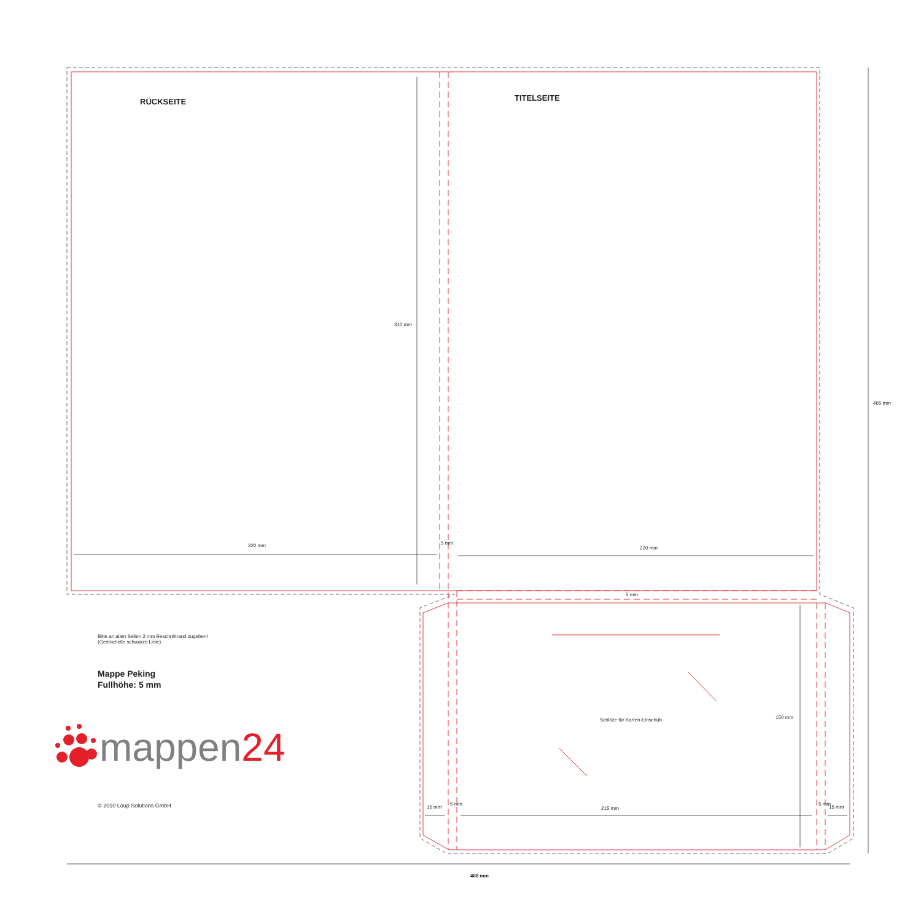RÜCKSEITE TITELSEITE
310 mm
220 mm 220 mm
5 mm
465 mm
5 mm
Bitte an allen Seiten 2 mm Beschnittrand zugeben!
(Gestrichelte schwarze Linie)
Mappe Peking
Fullhöhe: 5 mm
mappen24
Schlitze für Karten-Einschub 150 mm
© 2010 Loup Solutions GmbH 15 mm
5 mm
215 mm
5 mm
15 mm
468 mm